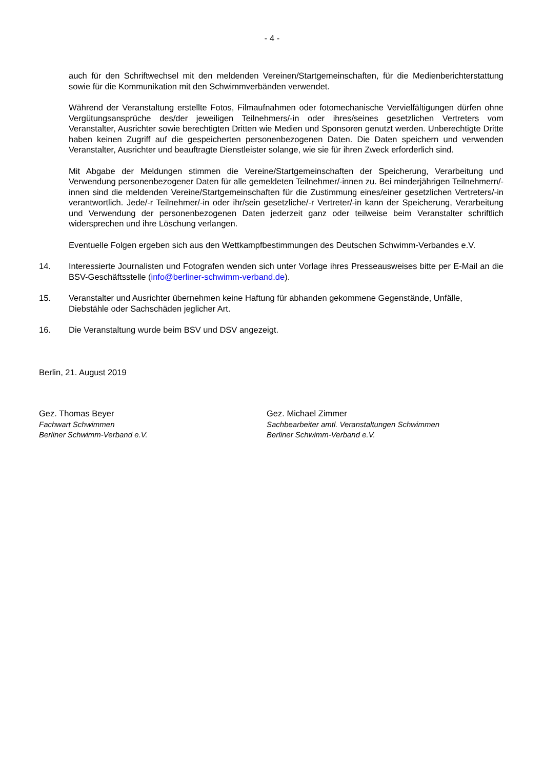- 4 -
auch für den Schriftwechsel mit den meldenden Vereinen/Startgemeinschaften, für die Medienberichterstattung sowie für die Kommunikation mit den Schwimmverbänden verwendet.
Während der Veranstaltung erstellte Fotos, Filmaufnahmen oder fotomechanische Vervielfältigungen dürfen ohne Vergütungsansprüche des/der jeweiligen Teilnehmers/-in oder ihres/seines gesetzlichen Vertreters vom Veranstalter, Ausrichter sowie berechtigten Dritten wie Medien und Sponsoren genutzt werden. Unberechtigte Dritte haben keinen Zugriff auf die gespeicherten personenbezogenen Daten. Die Daten speichern und verwenden Veranstalter, Ausrichter und beauftragte Dienstleister solange, wie sie für ihren Zweck erforderlich sind.
Mit Abgabe der Meldungen stimmen die Vereine/Startgemeinschaften der Speicherung, Verarbeitung und Verwendung personenbezogener Daten für alle gemeldeten Teilnehmer/-innen zu. Bei minderjährigen Teilnehmern/-innen sind die meldenden Vereine/Startgemeinschaften für die Zustimmung eines/einer gesetzlichen Vertreters/-in verantwortlich. Jede/-r Teilnehmer/-in oder ihr/sein gesetzliche/-r Vertreter/-in kann der Speicherung, Verarbeitung und Verwendung der personenbezogenen Daten jederzeit ganz oder teilweise beim Veranstalter schriftlich widersprechen und ihre Löschung verlangen.
Eventuelle Folgen ergeben sich aus den Wettkampfbestimmungen des Deutschen Schwimm-Verbandes e.V.
14. Interessierte Journalisten und Fotografen wenden sich unter Vorlage ihres Presseausweises bitte per E-Mail an die BSV-Geschäftsstelle (info@berliner-schwimm-verband.de).
15. Veranstalter und Ausrichter übernehmen keine Haftung für abhanden gekommene Gegenstände, Unfälle, Diebstähle oder Sachschäden jeglicher Art.
16. Die Veranstaltung wurde beim BSV und DSV angezeigt.
Berlin, 21. August 2019
Gez. Thomas Beyer
Fachwart Schwimmen
Berliner Schwimm-Verband e.V.
Gez. Michael Zimmer
Sachbearbeiter amtl. Veranstaltungen Schwimmen
Berliner Schwimm-Verband e.V.